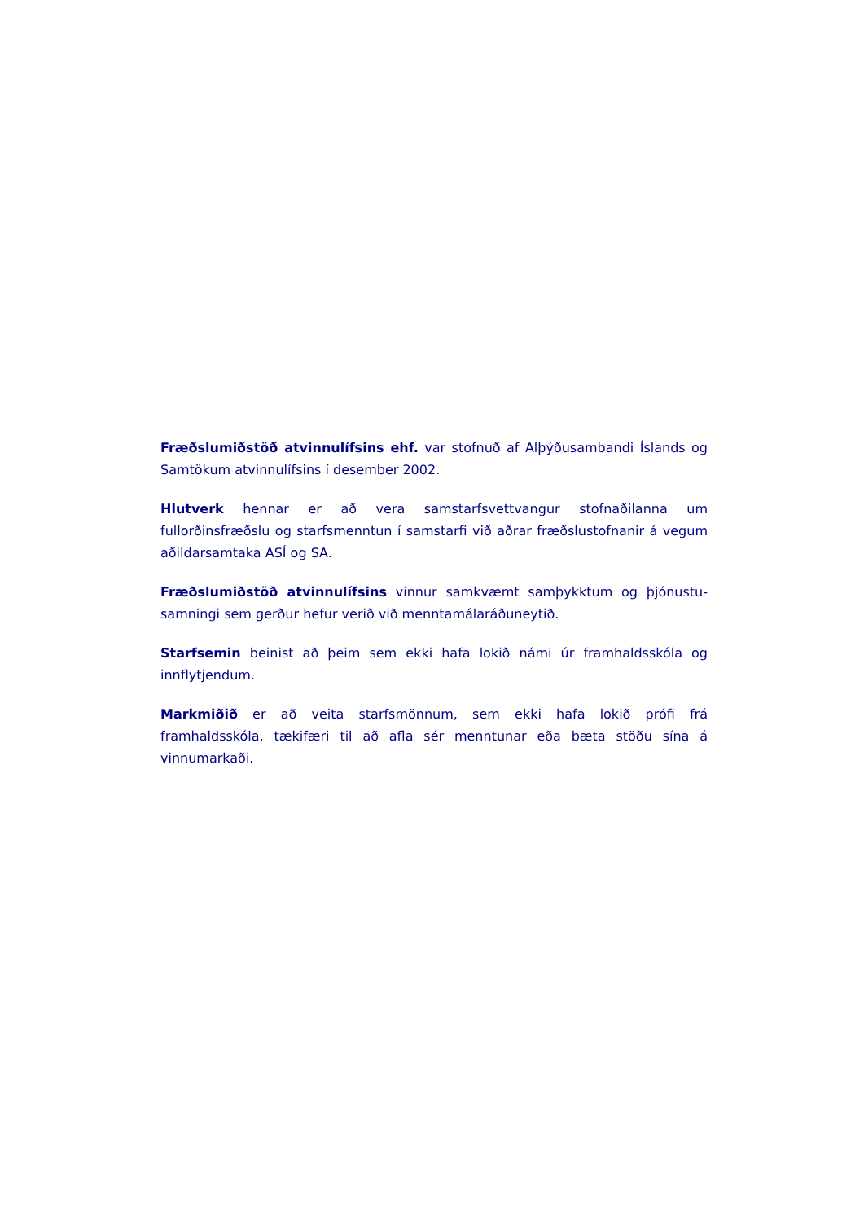Fræðslumiðstöð atvinnulífsins ehf. var stofnuð af Alþýðusambandi Íslands og Samtökum atvinnulífsins í desember 2002.
Hlutverk hennar er að vera samstarfsvettvangur stofnaðilanna um fullorðinsfræðslu og starfsmenntun í samstarfi við aðrar fræðslustofnanir á vegum aðildarsamtaka ASÍ og SA.
Fræðslumiðstöð atvinnulífsins vinnur samkvæmt samþykktum og þjónustu-samningi sem gerður hefur verið við menntamálaráðuneytið.
Starfsemin beinist að þeim sem ekki hafa lokið námi úr framhaldsskóla og innflytjendum.
Markmiðið er að veita starfsmönnum, sem ekki hafa lokið prófi frá framhaldsskóla, tækifæri til að afla sér menntunar eða bæta stöðu sína á vinnumarkaði.